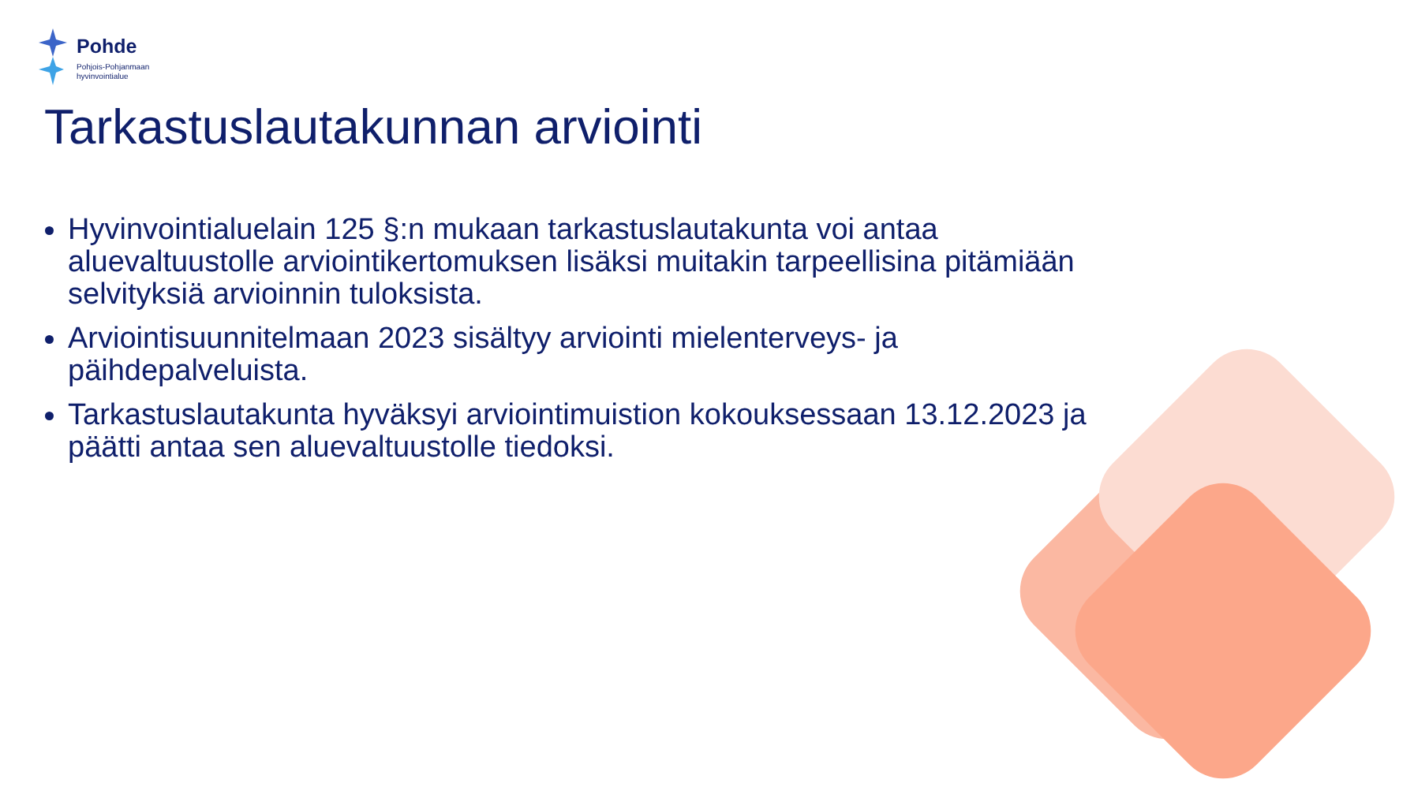Pohde
Pohjois-Pohjanmaan
hyvinvointialue
Tarkastuslautakunnan arviointi
Hyvinvointialuelain 125 §:n mukaan tarkastuslautakunta voi antaa aluevaltuustolle arviointikertomuksen lisäksi muitakin tarpeellisina pitämiään selvityksiä arvioinnin tuloksista.
Arviointisuunnitelmaan 2023 sisältyy arviointi mielenterveys- ja päihdepalveluista.
Tarkastuslautakunta hyväksyi arviointimuistion kokouksessaan 13.12.2023 ja päätti antaa sen aluevaltuustolle tiedoksi.